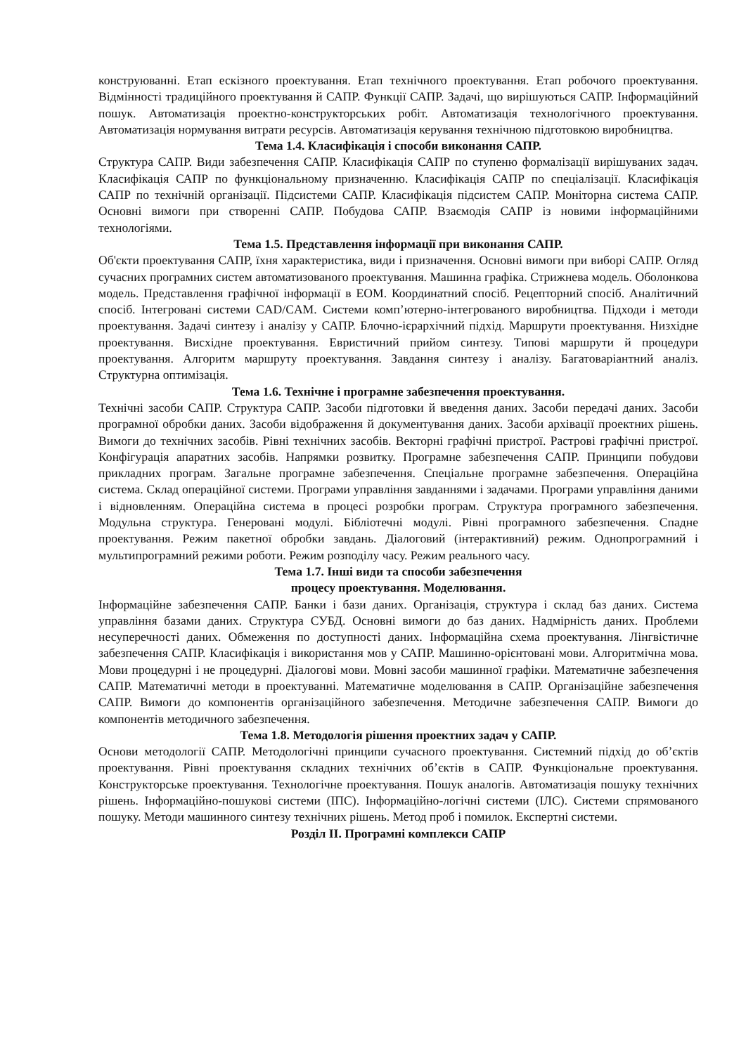конструюванні. Етап ескізного проектування. Етап технічного проектування. Етап робочого проектування. Відмінності традиційного проектування й САПР. Функції САПР. Задачі, що вирішуються САПР. Інформаційний пошук. Автоматизація проектно-конструкторських робіт. Автоматизація технологічного проектування. Автоматизація нормування витрати ресурсів. Автоматизація керування технічною підготовкою виробництва.
Тема 1.4. Класифікація і способи виконання САПР.
Структура САПР. Види забезпечення САПР. Класифікація САПР по ступеню формалізації вирішуваних задач. Класифікація САПР по функціональному призначенню. Класифікація САПР по спеціалізації. Класифікація САПР по технічній організації. Підсистеми САПР. Класифікація підсистем САПР. Моніторна система САПР. Основні вимоги при створенні САПР. Побудова САПР. Взаємодія САПР із новими інформаційними технологіями.
Тема 1.5. Представлення інформації при виконання САПР.
Об'єкти проектування САПР, їхня характеристика, види і призначення. Основні вимоги при виборі САПР. Огляд сучасних програмних систем автоматизованого проектування. Машинна графіка. Стрижнева модель. Оболонкова модель. Представлення графічної інформації в ЕОМ. Координатний спосіб. Рецепторний спосіб. Аналітичний спосіб. Інтегровані системи CAD/CAM. Системи комп’ютерно-інтегрованого виробництва. Підходи і методи проектування. Задачі синтезу і аналізу у САПР. Блочно-ієрархічний підхід. Маршрути проектування. Низхідне проектування. Висхідне проектування. Евристичний прийом синтезу. Типові маршрути й процедури проектування. Алгоритм маршруту проектування. Завдання синтезу і аналізу. Багатоваріантний аналіз. Структурна оптимізація.
Тема 1.6. Технічне і програмне забезпечення проектування.
Технічні засоби САПР. Структура САПР. Засоби підготовки й введення даних. Засоби передачі даних. Засоби програмної обробки даних. Засоби відображення й документування даних. Засоби архівації проектних рішень. Вимоги до технічних засобів. Рівні технічних засобів. Векторні графічні пристрої. Растрові графічні пристрої. Конфігурація апаратних засобів. Напрямки розвитку. Програмне забезпечення САПР. Принципи побудови прикладних програм. Загальне програмне забезпечення. Спеціальне програмне забезпечення. Операційна система. Склад операційної системи. Програми управління завданнями і задачами. Програми управління даними і відновленням. Операційна система в процесі розробки програм. Структура програмного забезпечення. Модульна структура. Генеровані модулі. Бібліотечні модулі. Рівні програмного забезпечення. Спадне проектування. Режим пакетної обробки завдань. Діалоговий (інтерактивний) режим. Однопрограмний і мультипрограмний режими роботи. Режим розподілу часу. Режим реального часу.
Тема 1.7. Інші види та способи забезпечення
процесу проектування. Моделювання.
Інформаційне забезпечення САПР. Банки і бази даних. Організація, структура і склад баз даних. Система управління базами даних. Структура СУБД. Основні вимоги до баз даних. Надмірність даних. Проблеми несуперечності даних. Обмеження по доступності даних. Інформаційна схема проектування. Лінгвістичне забезпечення САПР. Класифікація і використання мов у САПР. Машинно-орієнтовані мови. Алгоритмічна мова. Мови процедурні і не процедурні. Діалогові мови. Мовні засоби машинної графіки. Математичне забезпечення САПР. Математичні методи в проектуванні. Математичне моделювання в САПР. Організаційне забезпечення САПР. Вимоги до компонентів організаційного забезпечення. Методичне забезпечення САПР. Вимоги до компонентів методичного забезпечення.
Тема 1.8. Методологія рішення проектних задач у САПР.
Основи методології САПР. Методологічні принципи сучасного проектування. Системний підхід до об’єктів проектування. Рівні проектування складних технічних об’єктів в САПР. Функціональне проектування. Конструкторське проектування. Технологічне проектування. Пошук аналогів. Автоматизація пошуку технічних рішень. Інформаційно-пошукові системи (ІПС). Інформаційно-логічні системи (ІЛС). Системи спрямованого пошуку. Методи машинного синтезу технічних рішень. Метод проб і помилок. Експертні системи.
Розділ ІІ. Програмні комплекси САПР